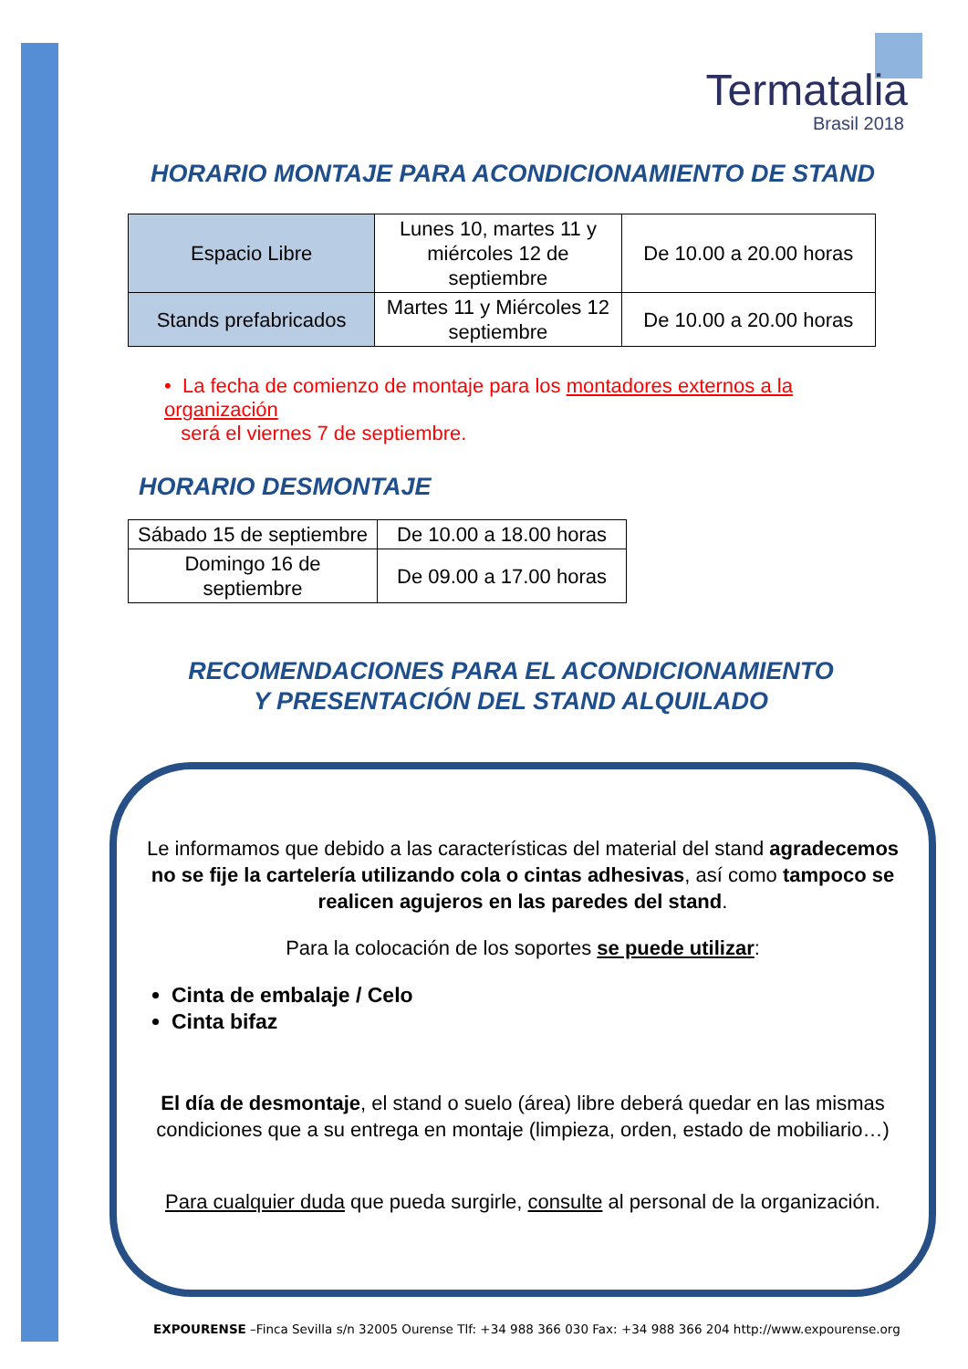Termatalia
Brasil 2018
HORARIO MONTAJE PARA ACONDICIONAMIENTO DE STAND
| Espacio Libre | Lunes 10, martes 11 y miércoles 12 de septiembre | De 10.00 a 20.00 horas |
| Stands prefabricados | Martes 11 y Miércoles 12 septiembre | De 10.00 a 20.00 horas |
• La fecha de comienzo de montaje para los montadores externos a la organización
será el viernes 7 de septiembre.
HORARIO DESMONTAJE
| Sábado 15 de septiembre | De 10.00 a 18.00 horas |
| Domingo 16 de septiembre | De 09.00 a 17.00 horas |
RECOMENDACIONES PARA EL ACONDICIONAMIENTO
Y PRESENTACIÓN DEL STAND ALQUILADO
Le informamos que debido a las características del material del stand agradecemos no se fije la cartelería utilizando cola o cintas adhesivas, así como tampoco se realicen agujeros en las paredes del stand.
Para la colocación de los soportes se puede utilizar:
Cinta de embalaje / Celo
Cinta bifaz
El día de desmontaje, el stand o suelo (área) libre deberá quedar en las mismas condiciones que a su entrega en montaje (limpieza, orden, estado de mobiliario…)
Para cualquier duda que pueda surgirle, consulte al personal de la organización.
EXPOURENSE –Finca Sevilla s/n 32005 Ourense Tlf: +34 988 366 030 Fax: +34 988 366 204 http://www.expourense.org